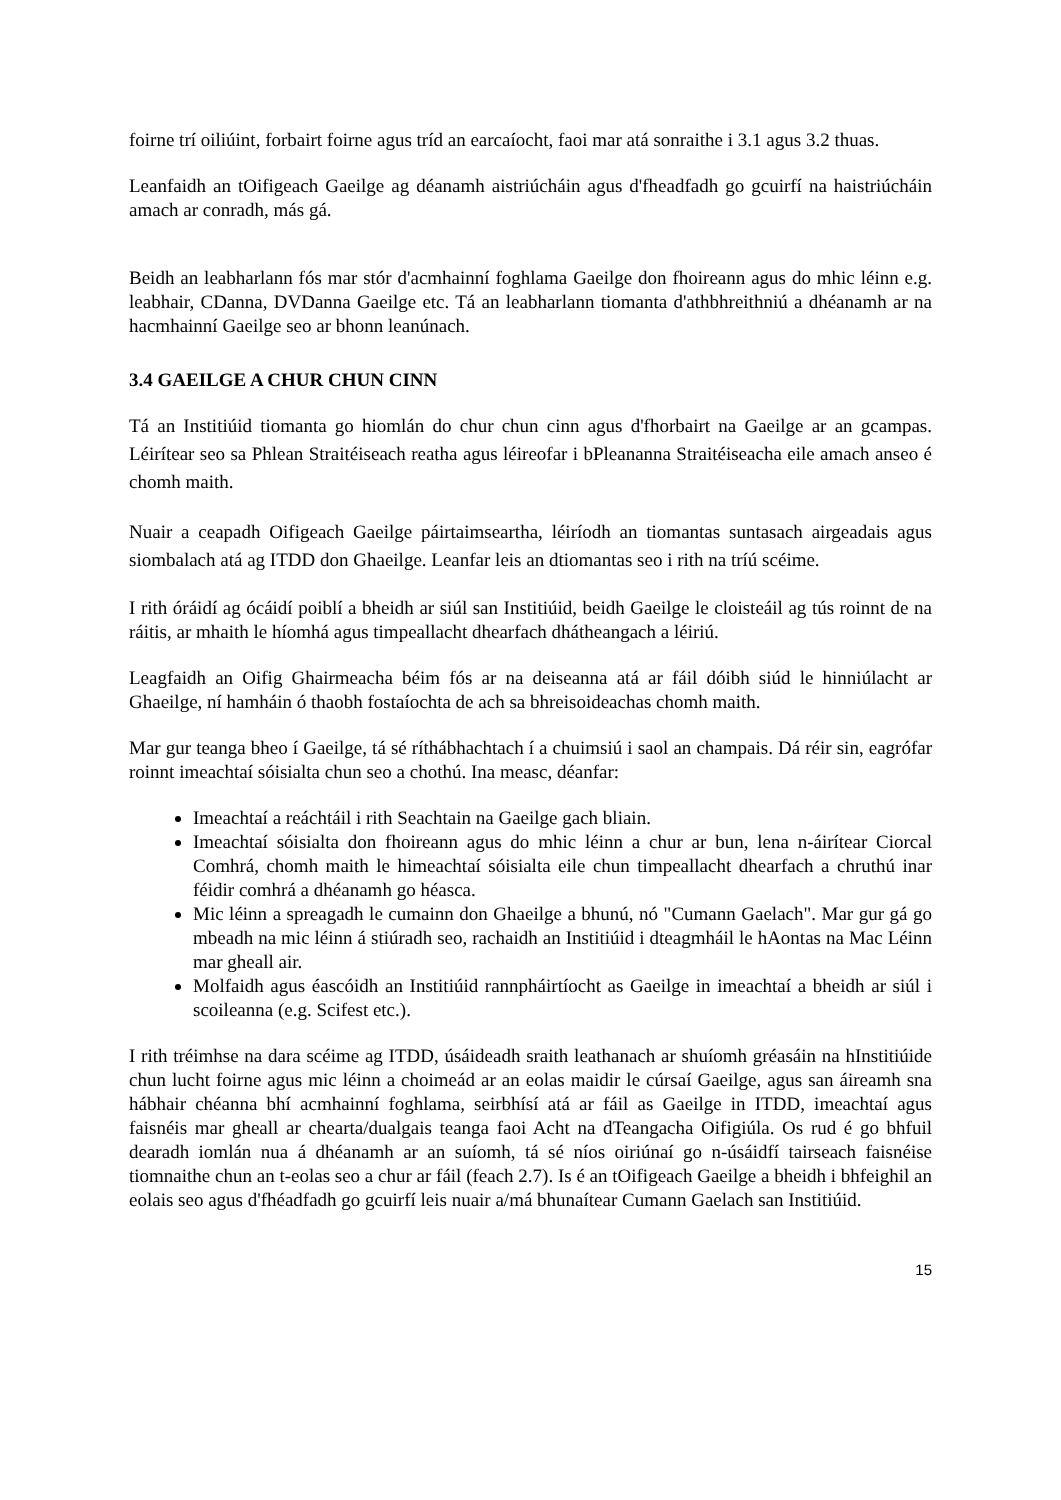foirne trí oiliúint, forbairt foirne agus tríd an earcaíocht, faoi mar atá sonraithe i 3.1 agus 3.2 thuas.
Leanfaidh an tOifigeach Gaeilge ag déanamh aistriúcháin agus d'fheadfadh go gcuirfí na haistriúcháin amach ar conradh, más gá.
Beidh an leabharlann fós mar stór d'acmhainní foghlama Gaeilge don fhoireann agus do mhic léinn e.g. leabhair, CDanna, DVDanna Gaeilge etc. Tá an leabharlann tiomanta d'athbhreithniú a dhéanamh ar na hacmhainní Gaeilge seo ar bhonn leanúnach.
3.4 GAEILGE A CHUR CHUN CINN
Tá an Institiúid tiomanta go hiomlán do chur chun cinn agus d'fhorbairt na Gaeilge ar an gcampas. Léirítear seo sa Phlean Straitéiseach reatha agus léireofar i bPleananna Straitéiseacha eile amach anseo é chomh maith.
Nuair a ceapadh Oifigeach Gaeilge páirtaimseartha, léiríodh an tiomantas suntasach airgeadais agus siombalach atá ag ITDD don Ghaeilge. Leanfar leis an dtiomantas seo i rith na tríú scéime.
I rith óráidí ag ócáidí poiblí a bheidh ar siúl san Institiúid, beidh Gaeilge le cloisteáil ag tús roinnt de na ráitis, ar mhaith le híomhá agus timpeallacht dhearfach dhátheangach a léiriú.
Leagfaidh an Oifig Ghairmeacha béim fós ar na deiseanna atá ar fáil dóibh siúd le hinniúlacht ar Ghaeilge, ní hamháin ó thaobh fostaíochta de ach sa bhreisoideachas chomh maith.
Mar gur teanga bheo í Gaeilge, tá sé ríthábhachtach í a chuimsiú i saol an champais. Dá réir sin, eagrófar roinnt imeachtaí sóisialta chun seo a chothú. Ina measc, déanfar:
Imeachtaí a reáchtáil i rith Seachtain na Gaeilge gach bliain.
Imeachtaí sóisialta don fhoireann agus do mhic léinn a chur ar bun, lena n-áirítear Ciorcal Comhrá, chomh maith le himeachtaí sóisialta eile chun timpeallacht dhearfach a chruthú inar féidir comhrá a dhéanamh go héasca.
Mic léinn a spreagadh le cumainn don Ghaeilge a bhunú, nó "Cumann Gaelach". Mar gur gá go mbeadh na mic léinn á stiúradh seo, rachaidh an Institiúid i dteagmháil le hAontas na Mac Léinn mar gheall air.
Molfaidh agus éascóidh an Institiúid rannpháirtíocht as Gaeilge in imeachtaí a bheidh ar siúl i scoileanna (e.g. Scifest etc.).
I rith tréimhse na dara scéime ag ITDD, úsáideadh sraith leathanach ar shuíomh gréasáin na hInstitiúide chun lucht foirne agus mic léinn a choimeád ar an eolas maidir le cúrsaí Gaeilge, agus san áireamh sna hábhair chéanna bhí acmhainní foghlama, seirbhísí atá ar fáil as Gaeilge in ITDD, imeachtaí agus faisnéis mar gheall ar chearta/dualgais teanga faoi Acht na dTeangacha Oifigiúla. Os rud é go bhfuil dearadh iomlán nua á dhéanamh ar an suíomh, tá sé níos oiriúnaí go n-úsáidfí tairseach faisnéise tiomnaithe chun an t-eolas seo a chur ar fáil (feach 2.7). Is é an tOifigeach Gaeilge a bheidh i bhfeighil an eolais seo agus d'fhéadfadh go gcuirfí leis nuair a/má bhunaítear Cumann Gaelach san Institiúid.
15